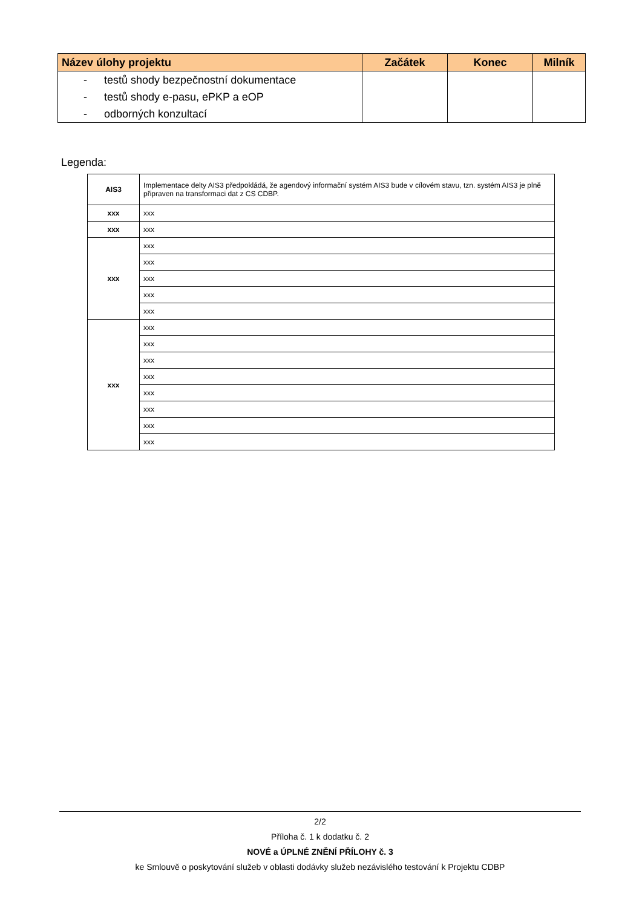| Název úlohy projektu | Začátek | Konec | Milník |
| --- | --- | --- | --- |
| - testů shody bezpečnostní dokumentace - testů shody e-pasu, ePKP a eOP - odborných konzultací | | | |
Legenda:
| AIS3 | Implementace delty AIS3 předpokládá, že agendový informační systém AIS3 bude v cílovém stavu, tzn. systém AIS3 je plně připraven na transformaci dat z CS CDBP. |
| xxx | xxx |
| xxx | xxx |
| xxx | xxx |
| | xxx |
| | xxx |
| | xxx |
| | xxx |
| xxx | xxx |
| | xxx |
| | xxx |
| | xxx |
| | xxx |
| | xxx |
| | xxx |
| | xxx |
2/2
Příloha č. 1 k dodatku č. 2
NOVÉ a ÚPLNÉ ZNĚNÍ PŘÍLOHY č. 3
ke Smlouvě o poskytování služeb v oblasti dodávky služeb nezávislého testování k Projektu CDBP